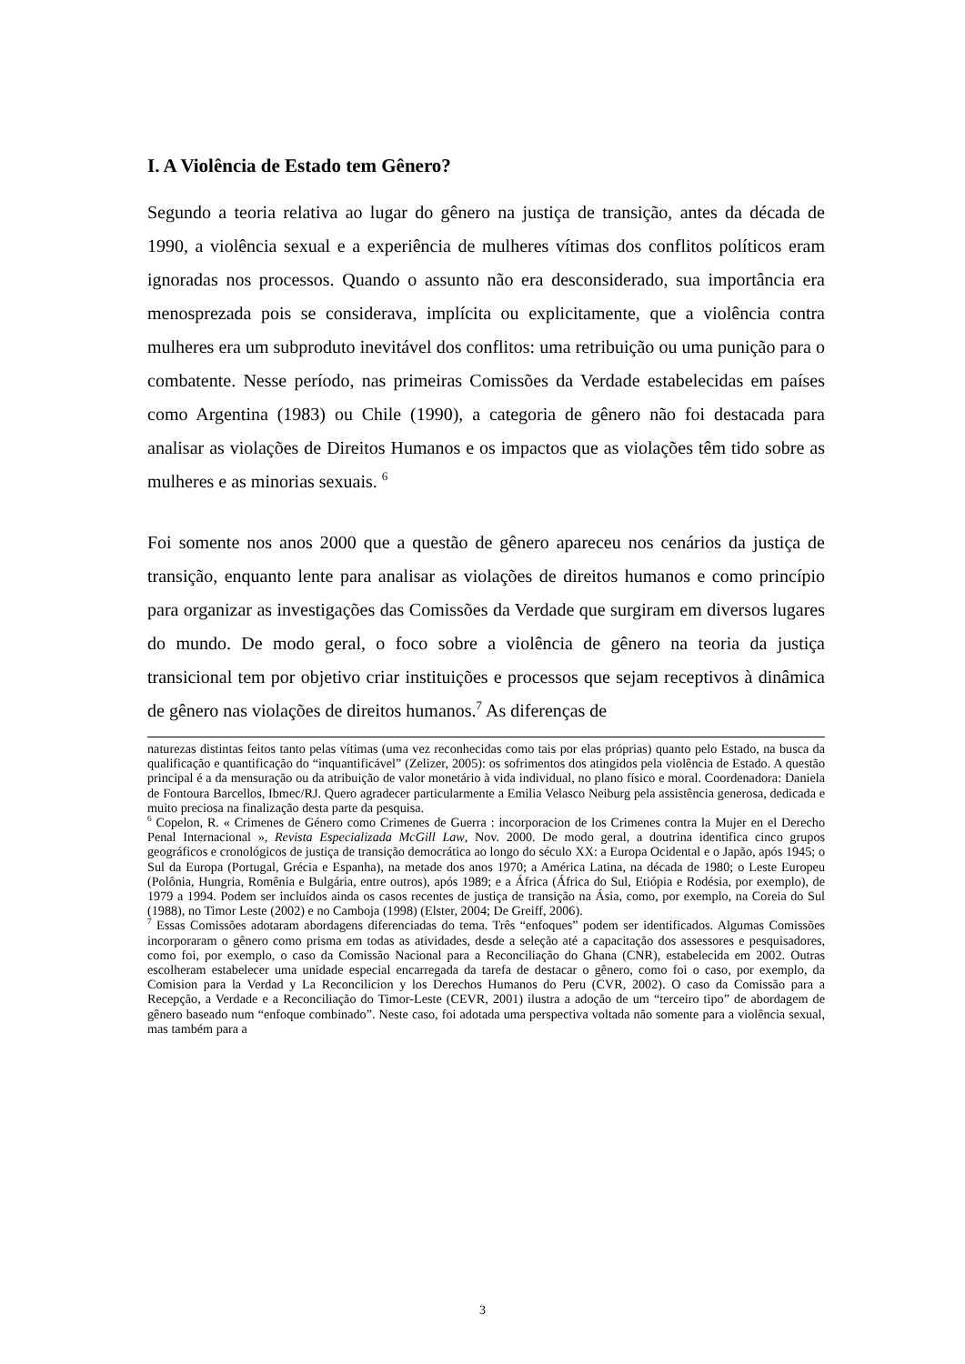I. A Violência de Estado tem Gênero?
Segundo a teoria relativa ao lugar do gênero na justiça de transição, antes da década de 1990, a violência sexual e a experiência de mulheres vítimas dos conflitos políticos eram ignoradas nos processos. Quando o assunto não era desconsiderado, sua importância era menosprezada pois se considerava, implícita ou explicitamente, que a violência contra mulheres era um subproduto inevitável dos conflitos: uma retribuição ou uma punição para o combatente. Nesse período, nas primeiras Comissões da Verdade estabelecidas em países como Argentina (1983) ou Chile (1990), a categoria de gênero não foi destacada para analisar as violações de Direitos Humanos e os impactos que as violações têm tido sobre as mulheres e as minorias sexuais. <sup>6</sup>
Foi somente nos anos 2000 que a questão de gênero apareceu nos cenários da justiça de transição, enquanto lente para analisar as violações de direitos humanos e como princípio para organizar as investigações das Comissões da Verdade que surgiram em diversos lugares do mundo. De modo geral, o foco sobre a violência de gênero na teoria da justiça transicional tem por objetivo criar instituições e processos que sejam receptivos à dinâmica de gênero nas violações de direitos humanos.<sup>7</sup> As diferenças de
naturezas distintas feitos tanto pelas vítimas (uma vez reconhecidas como tais por elas próprias) quanto pelo Estado, na busca da qualificação e quantificação do “inquantificável” (Zelizer, 2005): os sofrimentos dos atingidos pela violência de Estado. A questão principal é a da mensuração ou da atribuição de valor monetário à vida individual, no plano físico e moral. Coordenadora: Daniela de Fontoura Barcellos, Ibmec/RJ. Quero agradecer particularmente a Emilia Velasco Neiburg pela assistência generosa, dedicada e muito preciosa na finalização desta parte da pesquisa.
<sup>6</sup> Copelon, R. « Crimenes de Género como Crimenes de Guerra : incorporacion de los Crimenes contra la Mujer en el Derecho Penal Internacional », Revista Especializada McGill Law, Nov. 2000. De modo geral, a doutrina identifica cinco grupos geográficos e cronológicos de justiça de transição democrática ao longo do século XX: a Europa Ocidental e o Japão, após 1945; o Sul da Europa (Portugal, Grécia e Espanha), na metade dos anos 1970; a América Latina, na década de 1980; o Leste Europeu (Polônia, Hungria, Romênia e Bulgária, entre outros), após 1989; e a África (África do Sul, Etiópia e Rodésia, por exemplo), de 1979 a 1994. Podem ser incluídos ainda os casos recentes de justiça de transição na Ásia, como, por exemplo, na Coreia do Sul (1988), no Timor Leste (2002) e no Camboja (1998) (Elster, 2004; De Greiff, 2006).
<sup>7</sup> Essas Comissões adotaram abordagens diferenciadas do tema. Três “enfoques” podem ser identificados. Algumas Comissões incorporaram o gênero como prisma em todas as atividades, desde a seleção até a capacitação dos assessores e pesquisadores, como foi, por exemplo, o caso da Comissão Nacional para a Reconciliação do Ghana (CNR), estabelecida em 2002. Outras escolheram estabelecer uma unidade especial encarregada da tarefa de destacar o gênero, como foi o caso, por exemplo, da Comision para la Verdad y La Reconcilicion y los Derechos Humanos do Peru (CVR, 2002). O caso da Comissão para a Recepção, a Verdade e a Reconciliação do Timor-Leste (CEVR, 2001) ilustra a adoção de um “terceiro tipo” de abordagem de gênero baseado num “enfoque combinado”. Neste caso, foi adotada uma perspectiva voltada não somente para a violência sexual, mas também para a
3